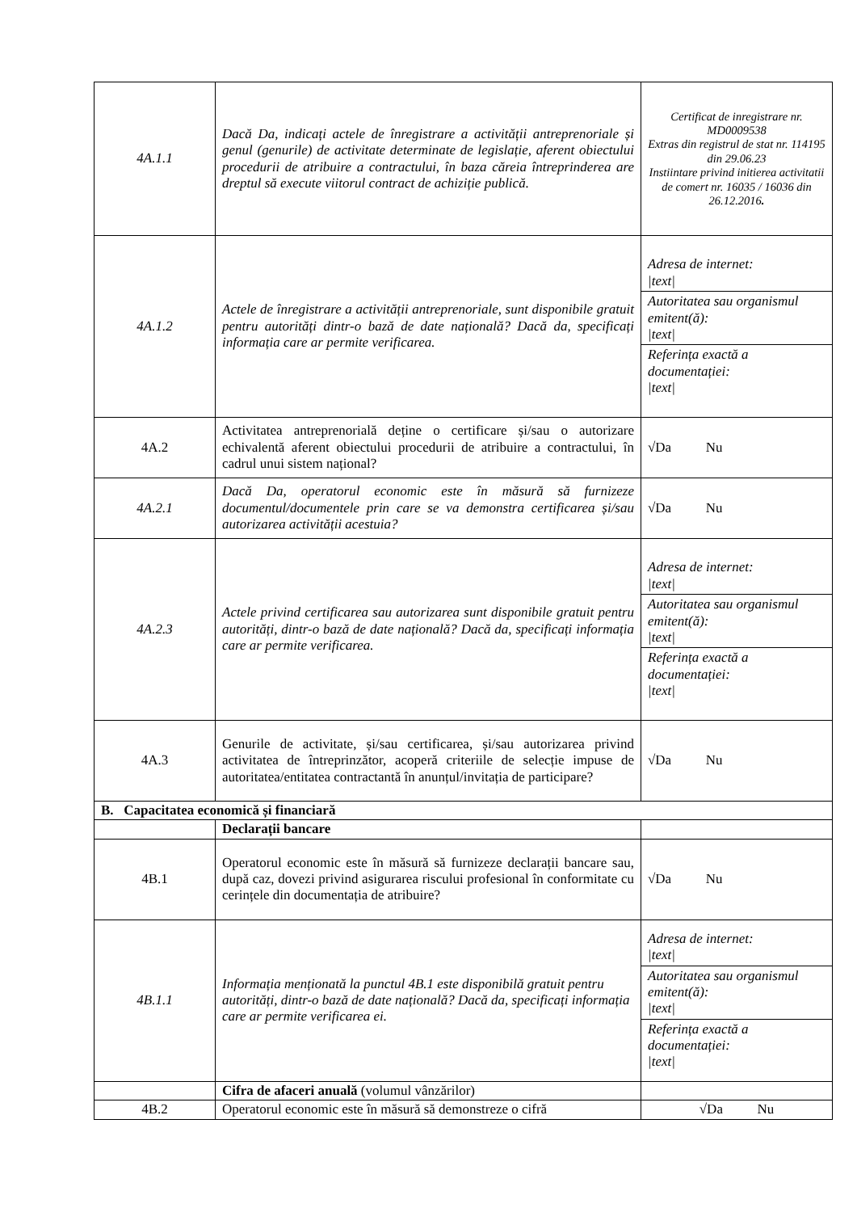| 4A.1.1 | Dacă Da, indicați actele de înregistrare a activității antreprenoriale și genul (genurile) de activitate determinate de legislație, aferent obiectului procedurii de atribuire a contractului, în baza căreia întreprinderea are dreptul să execute viitorul contract de achiziție publică. | Certificat de inregistrare nr. MD0009538 Extras din registrul de stat nr. 114195 din 29.06.23 Instiintare privind initierea activitatii de comert nr. 16035 / 16036 din 26.12.2016 . |
| 4A.1.2 | Actele de înregistrare a activității antreprenoriale, sunt disponibile gratuit pentru autorități dintr-o bază de date națională? Dacă da, specificați informația care ar permite verificarea. | Adresa de internet: /text/ Autoritatea sau organismul emitent(ă): /text/ Referința exactă a documentației: /text/ |
| 4A.2 | Activitatea antreprenorială deține o certificare și/sau o autorizare echivalentă aferent obiectului procedurii de atribuire a contractului, în cadrul unui sistem național? | √Da Nu |
| 4A.2.1 | Dacă Da, operatorul economic este în măsură să furnizeze documentul/documentele prin care se va demonstra certificarea și/sau autorizarea activității acestuia? | √Da Nu |
| 4A.2.3 | Actele privind certificarea sau autorizarea sunt disponibile gratuit pentru autorități, dintr-o bază de date națională? Dacă da, specificați informația care ar permite verificarea. | Adresa de internet: /text/ Autoritatea sau organismul emitent(ă): /text/ Referința exactă a documentației: /text/ |
| 4A.3 | Genurile de activitate, și/sau certificarea, și/sau autorizarea privind activitatea de întreprinzător, acoperă criteriile de selecție impuse de autoritatea/entitatea contractantă în anunțul/invitația de participare? | √Da Nu |
| B. Capacitatea economică și financiară | | |
| | Declarații bancare | |
| 4B.1 | Operatorul economic este în măsură să furnizeze declarații bancare sau, după caz, dovezi privind asigurarea riscului profesional în conformitate cu cerințele din documentația de atribuire? | √Da Nu |
| 4B.1.1 | Informația menționată la punctul 4B.1 este disponibilă gratuit pentru autorități, dintr-o bază de date națională? Dacă da, specificați informația care ar permite verificarea ei. | Adresa de internet: /text/ Autoritatea sau organismul emitent(ă): /text/ Referința exactă a documentației: /text/ |
| | Cifra de afaceri anuală (volumul vânzărilor) | |
| 4B.2 | Operatorul economic este în măsură să demonstreze o cifră | √Da Nu |